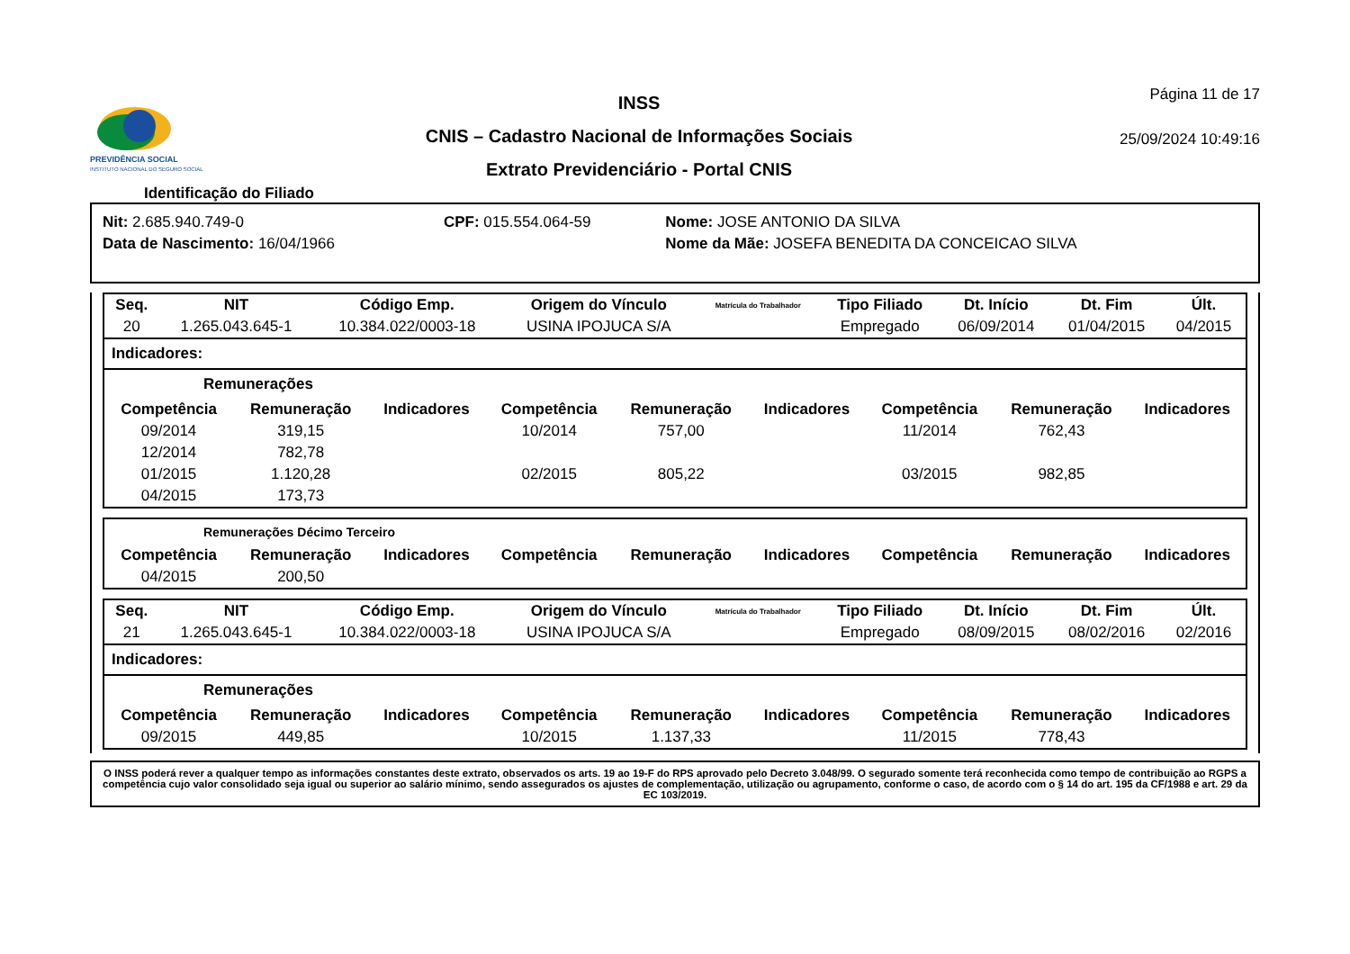PREVIDÊNCIA SOCIAL
INSTITUTO NACIONAL DO SEGURO SOCIAL
INSS
CNIS – Cadastro Nacional de Informações Sociais
Extrato Previdenciário - Portal CNIS
Página 11 de 17
25/09/2024 10:49:16
Identificação do Filiado
| Nit: 2.685.940.749-0 | CPF: 015.554.064-59 | Nome: JOSE ANTONIO DA SILVA |
| Data de Nascimento: 16/04/1966 | | Nome da Mãe: JOSEFA BENEDITA DA CONCEICAO SILVA |
| Seq. | NIT | Código Emp. | Origem do Vínculo | Matrícula do Trabalhador | Tipo Filiado | Dt. Início | Dt. Fim | Últ. |
| --- | --- | --- | --- | --- | --- | --- | --- | --- |
| 20 | 1.265.043.645-1 | 10.384.022/0003-18 | USINA IPOJUCA S/A | | Empregado | 06/09/2014 | 01/04/2015 | 04/2015 |
Indicadores:
Remunerações
| Competência | Remuneração | Indicadores | Competência | Remuneração | Indicadores | Competência | Remuneração | Indicadores |
| --- | --- | --- | --- | --- | --- | --- | --- | --- |
| 09/2014 | 319,15 | | 10/2014 | 757,00 | | 11/2014 | 762,43 | |
| 12/2014 | 782,78 | | | | | | | |
| 01/2015 | 1.120,28 | | 02/2015 | 805,22 | | 03/2015 | 982,85 | |
| 04/2015 | 173,73 | | | | | | | |
Remunerações Décimo Terceiro
| Competência | Remuneração | Indicadores | Competência | Remuneração | Indicadores | Competência | Remuneração | Indicadores |
| --- | --- | --- | --- | --- | --- | --- | --- | --- |
| 04/2015 | 200,50 | | | | | | | |
| Seq. | NIT | Código Emp. | Origem do Vínculo | Matrícula do Trabalhador | Tipo Filiado | Dt. Início | Dt. Fim | Últ. |
| --- | --- | --- | --- | --- | --- | --- | --- | --- |
| 21 | 1.265.043.645-1 | 10.384.022/0003-18 | USINA IPOJUCA S/A | | Empregado | 08/09/2015 | 08/02/2016 | 02/2016 |
Indicadores:
Remunerações
| Competência | Remuneração | Indicadores | Competência | Remuneração | Indicadores | Competência | Remuneração | Indicadores |
| --- | --- | --- | --- | --- | --- | --- | --- | --- |
| 09/2015 | 449,85 | | 10/2015 | 1.137,33 | | 11/2015 | 778,43 | |
O INSS poderá rever a qualquer tempo as informações constantes deste extrato, observados os arts. 19 ao 19-F do RPS aprovado pelo Decreto 3.048/99. O segurado somente terá reconhecida como tempo de contribuição ao RGPS a competência cujo valor consolidado seja igual ou superior ao salário mínimo, sendo assegurados os ajustes de complementação, utilização ou agrupamento, conforme o caso, de acordo com o § 14 do art. 195 da CF/1988 e art. 29 da EC 103/2019.